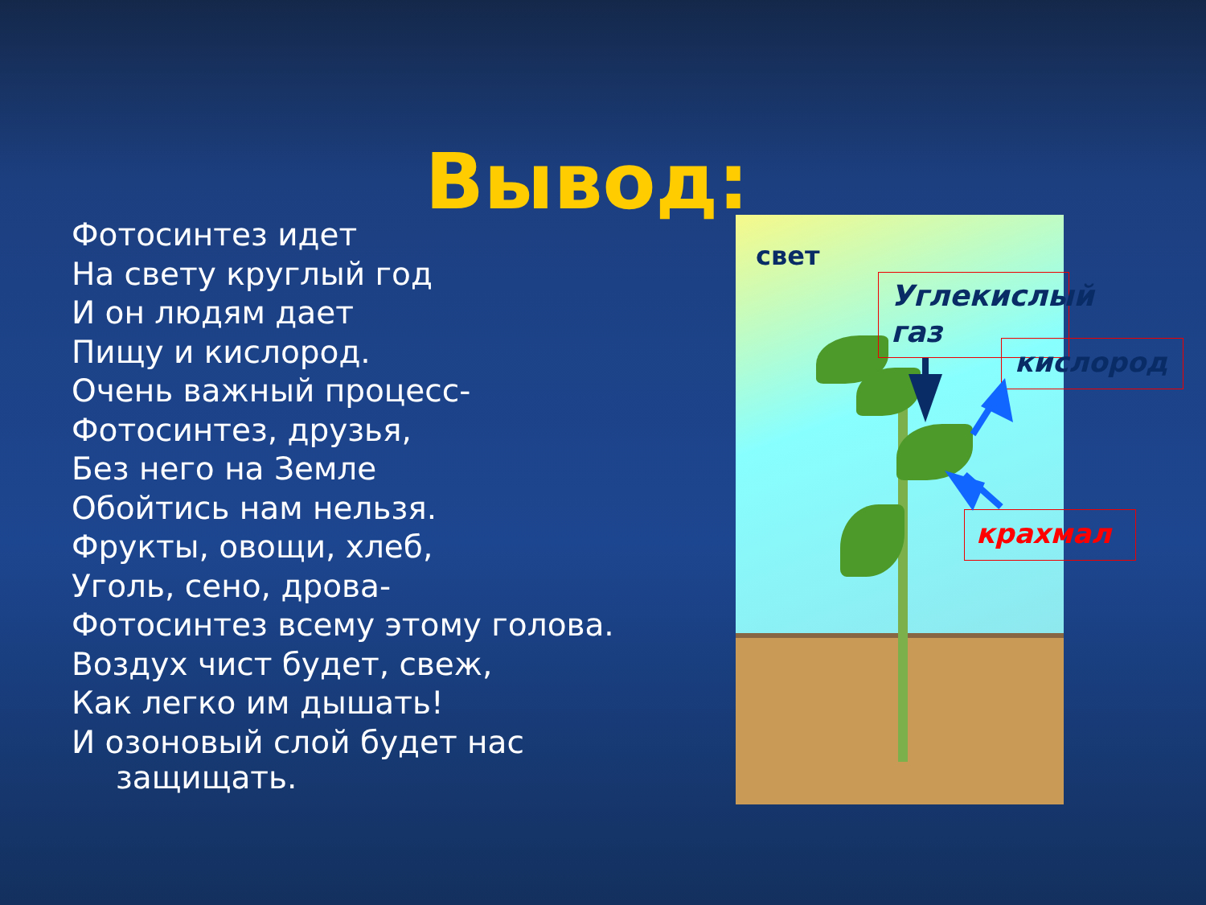Вывод:
Фотосинтез идет
На свету круглый год
И он людям дает
Пищу и кислород.
Очень важный процесс-
Фотосинтез, друзья,
Без него на Земле
Обойтись нам нельзя.
Фрукты, овощи, хлеб,
Уголь, сено, дрова-
Фотосинтез всему этому голова.
Воздух чист будет, свеж,
Как легко им дышать!
И озоновый слой будет нас
защищать.
свет
Углекислый
газ
кислород
крахмал